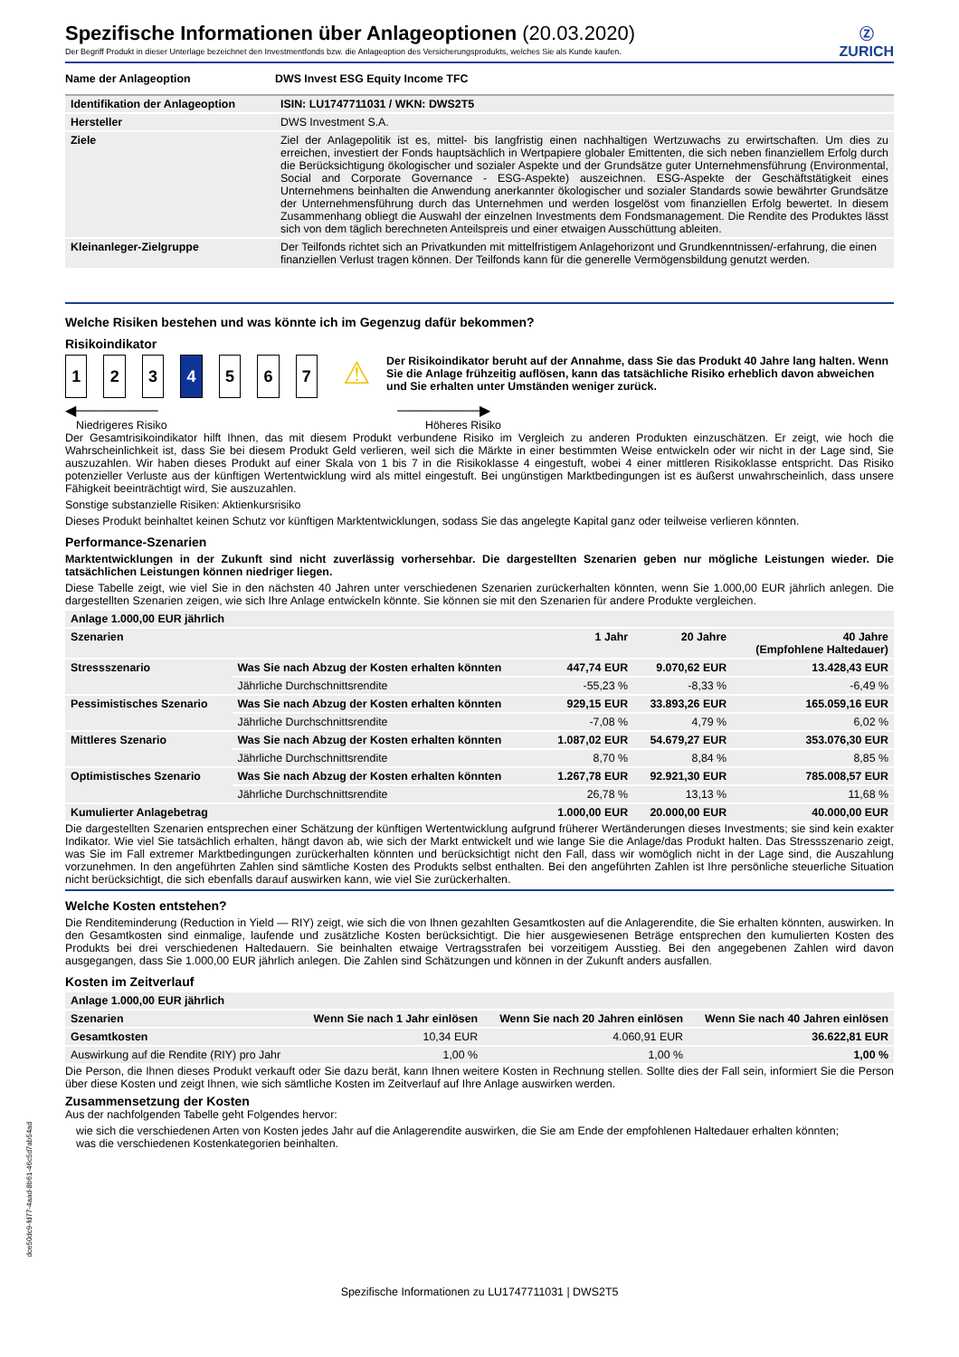Spezifische Informationen über Anlageoptionen (20.03.2020)
Der Begriff Produkt in dieser Unterlage bezeichnet den Investmentfonds bzw. die Anlageoption des Versicherungsprodukts, welches Sie als Kunde kaufen.
Ⓩ
ZURICH
| Name der Anlageoption | DWS Invest ESG Equity Income TFC |
| Identifikation der Anlageoption | ISIN: LU1747711031 / WKN: DWS2T5 |
| Hersteller | DWS Investment S.A. |
| Ziele | Ziel der Anlagepolitik ist es, mittel- bis langfristig einen nachhaltigen Wertzuwachs zu erwirtschaften. Um dies zu erreichen, investiert der Fonds hauptsächlich in Wertpapiere globaler Emittenten, die sich neben finanziellem Erfolg durch die Berücksichtigung ökologischer und sozialer Aspekte und der Grundsätze guter Unternehmensführung (Environmental, Social and Corporate Governance - ESG-Aspekte) auszeichnen. ESG-Aspekte der Geschäftstätigkeit eines Unternehmens beinhalten die Anwendung anerkannter ökologischer und sozialer Standards sowie bewährter Grundsätze der Unternehmensführung durch das Unternehmen und werden losgelöst vom finanziellen Erfolg bewertet. In diesem Zusammenhang obliegt die Auswahl der einzelnen Investments dem Fondsmanagement. Die Rendite des Produktes lässt sich von dem täglich berechneten Anteilspreis und einer etwaigen Ausschüttung ableiten. |
| Kleinanleger-Zielgruppe | Der Teilfonds richtet sich an Privatkunden mit mittelfristigem Anlagehorizont und Grundkenntnissen/-erfahrung, die einen finanziellen Verlust tragen können. Der Teilfonds kann für die generelle Vermögensbildung genutzt werden. |
Welche Risiken bestehen und was könnte ich im Gegenzug dafür bekommen?
Risikoindikator
1 2 3 4 5 6 7
⚠
Der Risikoindikator beruht auf der Annahme, dass Sie das Produkt 40 Jahre lang halten. Wenn Sie die Anlage frühzeitig auflösen, kann das tatsächliche Risiko erheblich davon abweichen und Sie erhalten unter Umständen weniger zurück.
◀──────── ────────▶
Niedrigeres Risiko Höheres Risiko
Der Gesamtrisikoindikator hilft Ihnen, das mit diesem Produkt verbundene Risiko im Vergleich zu anderen Produkten einzuschätzen. Er zeigt, wie hoch die Wahrscheinlichkeit ist, dass Sie bei diesem Produkt Geld verlieren, weil sich die Märkte in einer bestimmten Weise entwickeln oder wir nicht in der Lage sind, Sie auszuzahlen. Wir haben dieses Produkt auf einer Skala von 1 bis 7 in die Risikoklasse 4 eingestuft, wobei 4 einer mittleren Risikoklasse entspricht. Das Risiko potenzieller Verluste aus der künftigen Wertentwicklung wird als mittel eingestuft. Bei ungünstigen Marktbedingungen ist es äußerst unwahrscheinlich, dass unsere Fähigkeit beeinträchtigt wird, Sie auszuzahlen.
Sonstige substanzielle Risiken: Aktienkursrisiko
Dieses Produkt beinhaltet keinen Schutz vor künftigen Marktentwicklungen, sodass Sie das angelegte Kapital ganz oder teilweise verlieren könnten.
Performance-Szenarien
Marktentwicklungen in der Zukunft sind nicht zuverlässig vorhersehbar. Die dargestellten Szenarien geben nur mögliche Leistungen wieder. Die tatsächlichen Leistungen können niedriger liegen.
Diese Tabelle zeigt, wie viel Sie in den nächsten 40 Jahren unter verschiedenen Szenarien zurückerhalten könnten, wenn Sie 1.000,00 EUR jährlich anlegen. Die dargestellten Szenarien zeigen, wie sich Ihre Anlage entwickeln könnte. Sie können sie mit den Szenarien für andere Produkte vergleichen.
| Anlage 1.000,00 EUR jährlich | | | | |
| --- | --- | --- | --- | --- |
| Szenarien | | 1 Jahr | 20 Jahre | 40 Jahre (Empfohlene Haltedauer) |
| Stressszenario | Was Sie nach Abzug der Kosten erhalten könnten | 447,74 EUR | 9.070,62 EUR | 13.428,43 EUR |
| | Jährliche Durchschnittsrendite | -55,23 % | -8,33 % | -6,49 % |
| Pessimistisches Szenario | Was Sie nach Abzug der Kosten erhalten könnten | 929,15 EUR | 33.893,26 EUR | 165.059,16 EUR |
| | Jährliche Durchschnittsrendite | -7,08 % | 4,79 % | 6,02 % |
| Mittleres Szenario | Was Sie nach Abzug der Kosten erhalten könnten | 1.087,02 EUR | 54.679,27 EUR | 353.076,30 EUR |
| | Jährliche Durchschnittsrendite | 8,70 % | 8,84 % | 8,85 % |
| Optimistisches Szenario | Was Sie nach Abzug der Kosten erhalten könnten | 1.267,78 EUR | 92.921,30 EUR | 785.008,57 EUR |
| | Jährliche Durchschnittsrendite | 26,78 % | 13,13 % | 11,68 % |
| Kumulierter Anlagebetrag | | 1.000,00 EUR | 20.000,00 EUR | 40.000,00 EUR |
Die dargestellten Szenarien entsprechen einer Schätzung der künftigen Wertentwicklung aufgrund früherer Wertänderungen dieses Investments; sie sind kein exakter Indikator. Wie viel Sie tatsächlich erhalten, hängt davon ab, wie sich der Markt entwickelt und wie lange Sie die Anlage/das Produkt halten. Das Stressszenario zeigt, was Sie im Fall extremer Marktbedingungen zurückerhalten könnten und berücksichtigt nicht den Fall, dass wir womöglich nicht in der Lage sind, die Auszahlung vorzunehmen. In den angeführten Zahlen sind sämtliche Kosten des Produkts selbst enthalten. Bei den angeführten Zahlen ist Ihre persönliche steuerliche Situation nicht berücksichtigt, die sich ebenfalls darauf auswirken kann, wie viel Sie zurückerhalten.
Welche Kosten entstehen?
Die Renditeminderung (Reduction in Yield — RIY) zeigt, wie sich die von Ihnen gezahlten Gesamtkosten auf die Anlagerendite, die Sie erhalten könnten, auswirken. In den Gesamtkosten sind einmalige, laufende und zusätzliche Kosten berücksichtigt. Die hier ausgewiesenen Beträge entsprechen den kumulierten Kosten des Produkts bei drei verschiedenen Haltedauern. Sie beinhalten etwaige Vertragsstrafen bei vorzeitigem Ausstieg. Bei den angegebenen Zahlen wird davon ausgegangen, dass Sie 1.000,00 EUR jährlich anlegen. Die Zahlen sind Schätzungen und können in der Zukunft anders ausfallen.
Kosten im Zeitverlauf
| Anlage 1.000,00 EUR jährlich | | | |
| --- | --- | --- | --- |
| Szenarien | Wenn Sie nach 1 Jahr einlösen | Wenn Sie nach 20 Jahren einlösen | Wenn Sie nach 40 Jahren einlösen |
| Gesamtkosten | 10,34 EUR | 4.060,91 EUR | 36.622,81 EUR |
| Auswirkung auf die Rendite (RIY) pro Jahr | 1,00 % | 1,00 % | 1,00 % |
Die Person, die Ihnen dieses Produkt verkauft oder Sie dazu berät, kann Ihnen weitere Kosten in Rechnung stellen. Sollte dies der Fall sein, informiert Sie die Person über diese Kosten und zeigt Ihnen, wie sich sämtliche Kosten im Zeitverlauf auf Ihre Anlage auswirken werden.
Zusammensetzung der Kosten
Aus der nachfolgenden Tabelle geht Folgendes hervor:
wie sich die verschiedenen Arten von Kosten jedes Jahr auf die Anlagerendite auswirken, die Sie am Ende der empfohlenen Haltedauer erhalten könnten;
was die verschiedenen Kostenkategorien beinhalten.
Spezifische Informationen zu LU1747711031 | DWS2T5
dce50dc9-fd77-4aad-8b61-46c5d7ab54ad